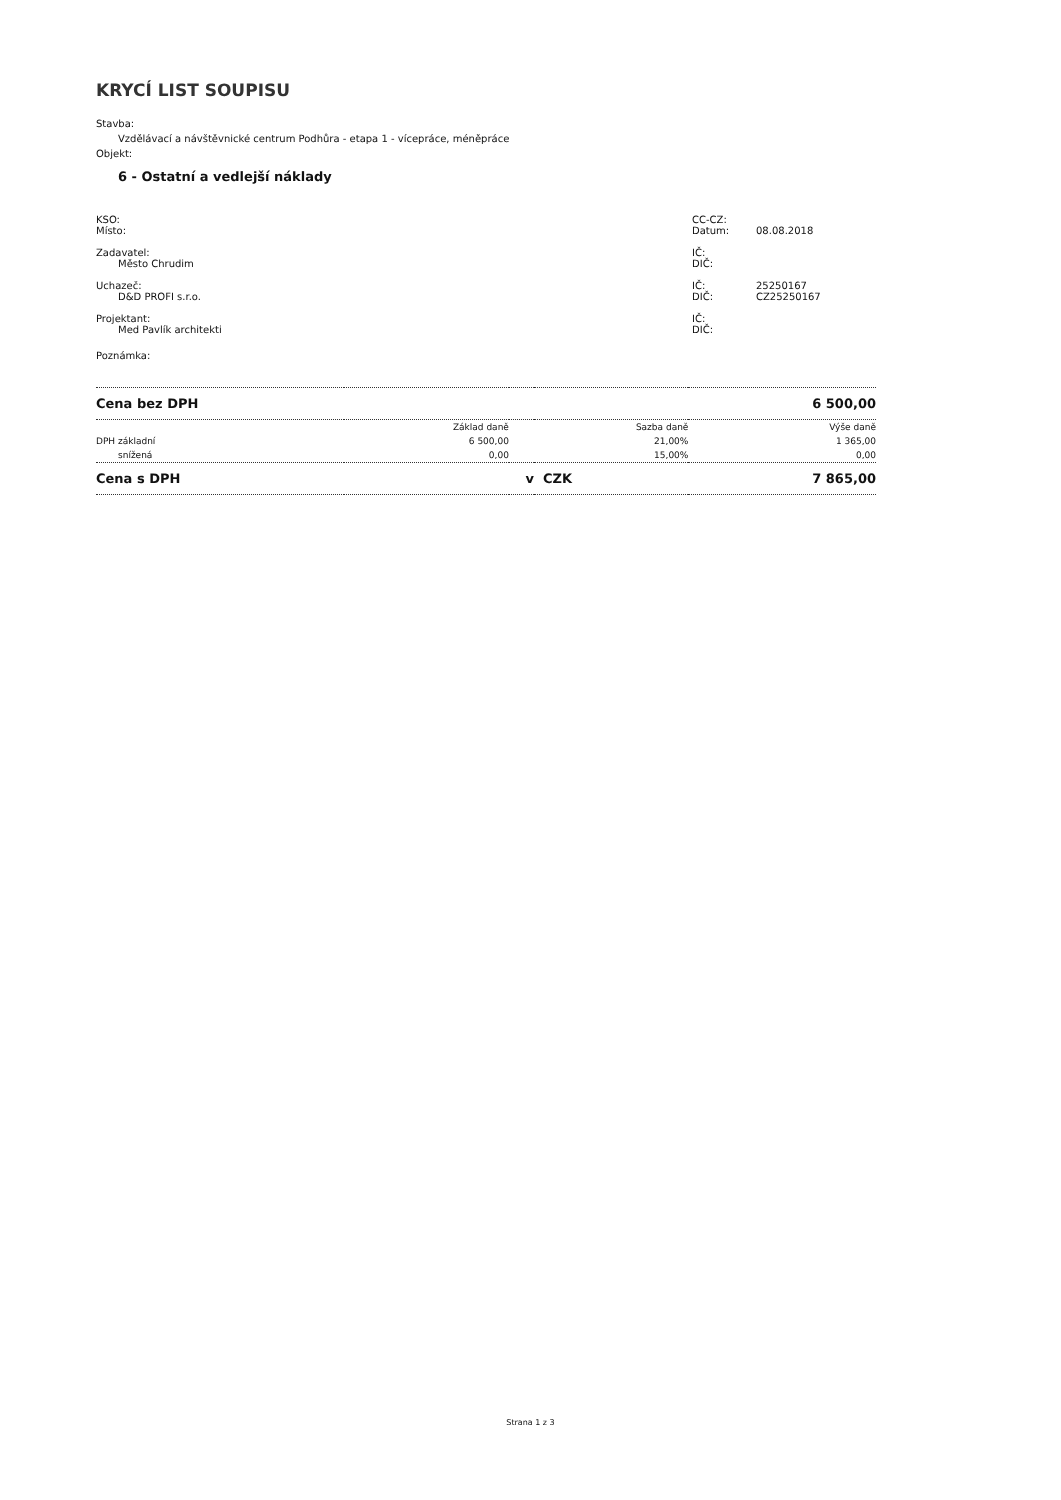KRYCÍ LIST SOUPISU
Stavba:
Vzdělávací a návštěvnické centrum Podhůra - etapa 1 - vícepráce, méněpráce
Objekt:
6 - Ostatní a vedlejší náklady
KSO: CC-CZ:
Místo: Datum: 08.08.2018
Zadavatel: IČ:
Město Chrudim DIČ:
Uchazeč: IČ: 25250167
D&D PROFI s.r.o. DIČ: CZ25250167
Projektant: IČ:
Med Pavlík architekti DIČ:
Poznámka:
| Cena bez DPH | | | 6 500,00 | |
| | Základ daně | | Sazba daně | Výše daně |
| DPH základní | 6 500,00 | | 21,00% | 1 365,00 |
| snížená | 0,00 | | 15,00% | 0,00 |
| Cena s DPH | | v | CZK | 7 865,00 |
Strana 1 z 3